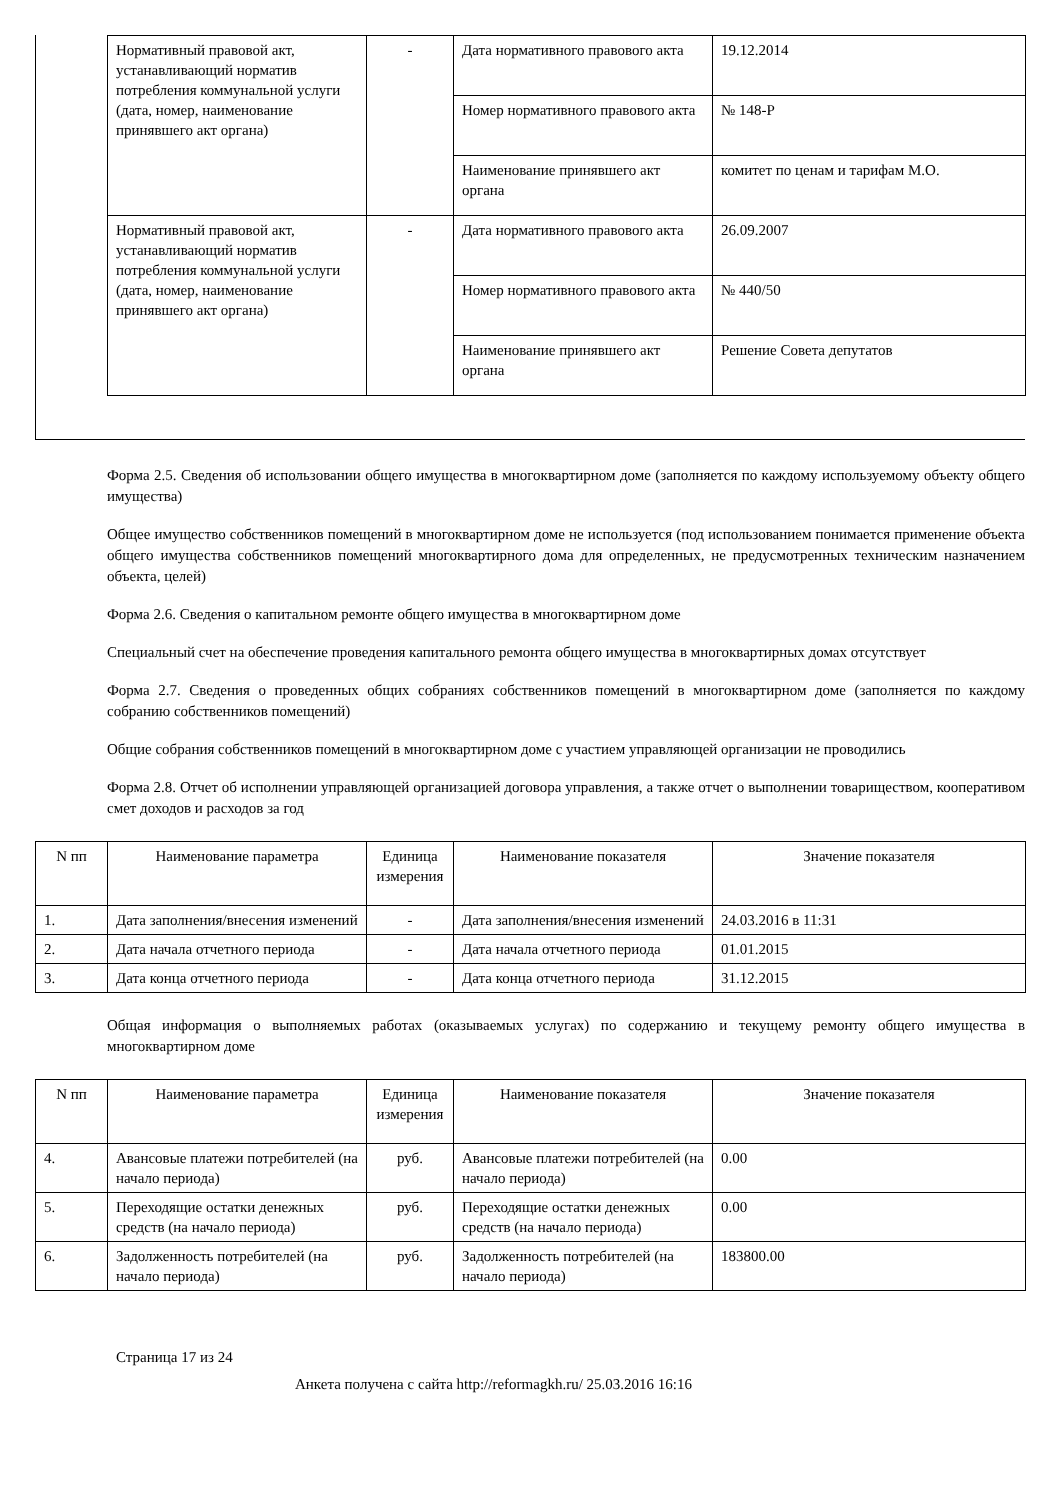| Нормативный правовой акт, устанавливающий норматив потребления коммунальной услуги (дата, номер, наименование принявшего акт органа) | - | Дата нормативного правового акта | 19.12.2014 |
| | | Номер нормативного правового акта | № 148-Р |
| | | Наименование принявшего акт органа | комитет по ценам и тарифам М.О. |
| Нормативный правовой акт, устанавливающий норматив потребления коммунальной услуги (дата, номер, наименование принявшего акт органа) | - | Дата нормативного правового акта | 26.09.2007 |
| | | Номер нормативного правового акта | № 440/50 |
| | | Наименование принявшего акт органа | Решение Совета депутатов |
Форма 2.5. Сведения об использовании общего имущества в многоквартирном доме (заполняется по каждому используемому объекту общего имущества)
Общее имущество собственников помещений в многоквартирном доме не используется (под использованием понимается применение объекта общего имущества собственников помещений многоквартирного дома для определенных, не предусмотренных техническим назначением объекта, целей)
Форма 2.6. Сведения о капитальном ремонте общего имущества в многоквартирном доме
Специальный счет на обеспечение проведения капитального ремонта общего имущества в многоквартирных домах отсутствует
Форма 2.7. Сведения о проведенных общих собраниях собственников помещений в многоквартирном доме (заполняется по каждому собранию собственников помещений)
Общие собрания собственников помещений в многоквартирном доме с участием управляющей организации не проводились
Форма 2.8. Отчет об исполнении управляющей организацией договора управления, а также отчет о выполнении товариществом, кооперативом смет доходов и расходов за год
| N пп | Наименование параметра | Единица измерения | Наименование показателя | Значение показателя |
| --- | --- | --- | --- | --- |
| 1. | Дата заполнения/внесения изменений | - | Дата заполнения/внесения изменений | 24.03.2016 в 11:31 |
| 2. | Дата начала отчетного периода | - | Дата начала отчетного периода | 01.01.2015 |
| 3. | Дата конца отчетного периода | - | Дата конца отчетного периода | 31.12.2015 |
Общая информация о выполняемых работах (оказываемых услугах) по содержанию и текущему ремонту общего имущества в многоквартирном доме
| N пп | Наименование параметра | Единица измерения | Наименование показателя | Значение показателя |
| --- | --- | --- | --- | --- |
| 4. | Авансовые платежи потребителей (на начало периода) | руб. | Авансовые платежи потребителей (на начало периода) | 0.00 |
| 5. | Переходящие остатки денежных средств (на начало периода) | руб. | Переходящие остатки денежных средств (на начало периода) | 0.00 |
| 6. | Задолженность потребителей (на начало периода) | руб. | Задолженность потребителей (на начало периода) | 183800.00 |
Страница 17 из 24
Анкета получена с сайта http://reformagkh.ru/ 25.03.2016 16:16